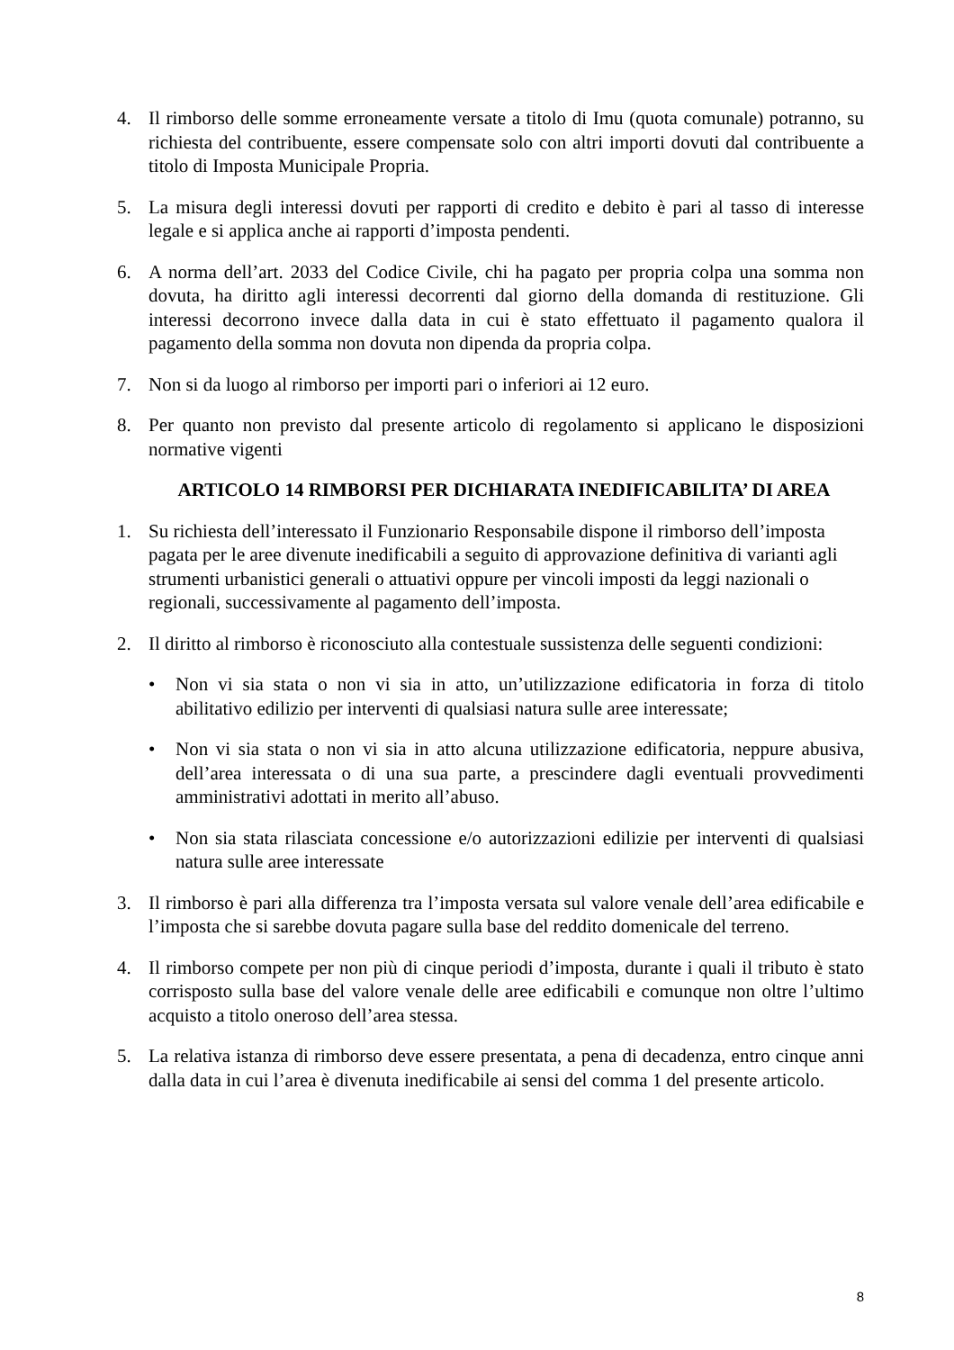4. Il rimborso delle somme erroneamente versate a titolo di Imu (quota comunale) potranno, su richiesta del contribuente, essere compensate solo con altri importi dovuti dal contribuente a titolo di Imposta Municipale Propria.
5. La misura degli interessi dovuti per rapporti di credito e debito è pari al tasso di interesse legale e si applica anche ai rapporti d’imposta pendenti.
6. A norma dell’art. 2033 del Codice Civile, chi ha pagato per propria colpa una somma non dovuta, ha diritto agli interessi decorrenti dal giorno della domanda di restituzione. Gli interessi decorrono invece dalla data in cui è stato effettuato il pagamento qualora il pagamento della somma non dovuta non dipenda da propria colpa.
7. Non si da luogo al rimborso per importi pari o inferiori ai 12 euro.
8. Per quanto non previsto dal presente articolo di regolamento si applicano le disposizioni normative vigenti
ARTICOLO 14 RIMBORSI PER DICHIARATA INEDIFICABILITA’ DI AREA
1. Su richiesta dell’interessato il Funzionario Responsabile dispone il rimborso dell’imposta pagata per le aree divenute inedificabili a seguito di approvazione definitiva di varianti agli strumenti urbanistici generali o attuativi oppure per vincoli imposti da leggi nazionali o regionali, successivamente al pagamento dell’imposta.
2. Il diritto al rimborso è riconosciuto alla contestuale sussistenza delle seguenti condizioni:
• Non vi sia stata o non vi sia in atto, un’utilizzazione edificatoria in forza di titolo abilitativo edilizio per interventi di qualsiasi natura sulle aree interessate;
• Non vi sia stata o non vi sia in atto alcuna utilizzazione edificatoria, neppure abusiva, dell’area interessata o di una sua parte, a prescindere dagli eventuali provvedimenti amministrativi adottati in merito all’abuso.
• Non sia stata rilasciata concessione e/o autorizzazioni edilizie per interventi di qualsiasi natura sulle aree interessate
3. Il rimborso è pari alla differenza tra l’imposta versata sul valore venale dell’area edificabile e l’imposta che si sarebbe dovuta pagare sulla base del reddito domenicale del terreno.
4. Il rimborso compete per non più di cinque periodi d’imposta, durante i quali il tributo è stato corrisposto sulla base del valore venale delle aree edificabili e comunque non oltre l’ultimo acquisto a titolo oneroso dell’area stessa.
5. La relativa istanza di rimborso deve essere presentata, a pena di decadenza, entro cinque anni dalla data in cui l’area è divenuta inedificabile ai sensi del comma 1 del presente articolo.
8